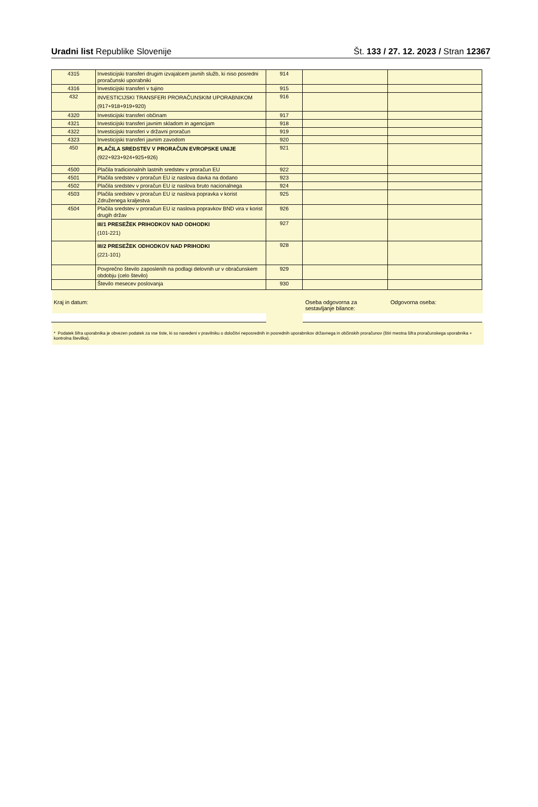Uradni list Republike Slovenije Št. 133 / 27. 12. 2023 / Stran 12367
| 4315 | Investicijski transferi drugim izvajalcem javnih služb, ki niso posredni proračunski uporabniki | 914 | | |
| 4316 | Investicijski transferi v tujino | 915 | | |
| 432 | INVESTICIJSKI TRANSFERI PRORAČUNSKIM UPORABNIKOM (917+918+919+920) | 916 | | |
| 4320 | Investicijski transferi občinam | 917 | | |
| 4321 | Investicijski transferi javnim skladom in agencijam | 918 | | |
| 4322 | Investicijski transferi v državni proračun | 919 | | |
| 4323 | Investicijski transferi javnim zavodom | 920 | | |
| 450 | PLAČILA SREDSTEV V PRORAČUN EVROPSKE UNIJE (922+923+924+925+926) | 921 | | |
| 4500 | Plačila tradicionalnih lastnih sredstev v proračun EU | 922 | | |
| 4501 | Plačila sredstev v proračun EU iz naslova davka na dodano | 923 | | |
| 4502 | Plačila sredstev v proračun EU iz naslova bruto nacionalnega | 924 | | |
| 4503 | Plačila sredstev v proračun EU iz naslova popravka v korist Združenega kraljestva | 925 | | |
| 4504 | Plačila sredstev v proračun EU iz naslova popravkov BND vira v korist drugih držav | 926 | | |
| | III/1 PRESEŽEK PRIHODKOV NAD ODHODKI (101-221) | 927 | | |
| | III/2 PRESEŽEK ODHODKOV NAD PRIHODKI (221-101) | 928 | | |
| | Povprečno število zaposlenih na podlagi delovnih ur v obračunskem obdobju (celo število) | 929 | | |
| | Število mesecev poslovanja | 930 | | |
Kraj in datum: Oseba odgovorna za
sestavljanje bilance:
Odgovorna oseba:
* Podatek šifra uporabnika je obvezen podatek za vse tiste, ki so navedeni v pravilniku o določitvi neposrednih in posrednih uporabnikov državnega in občinskih proračunov (štiri mestna šifra proračunskega uporabnika + kontrolna številka).